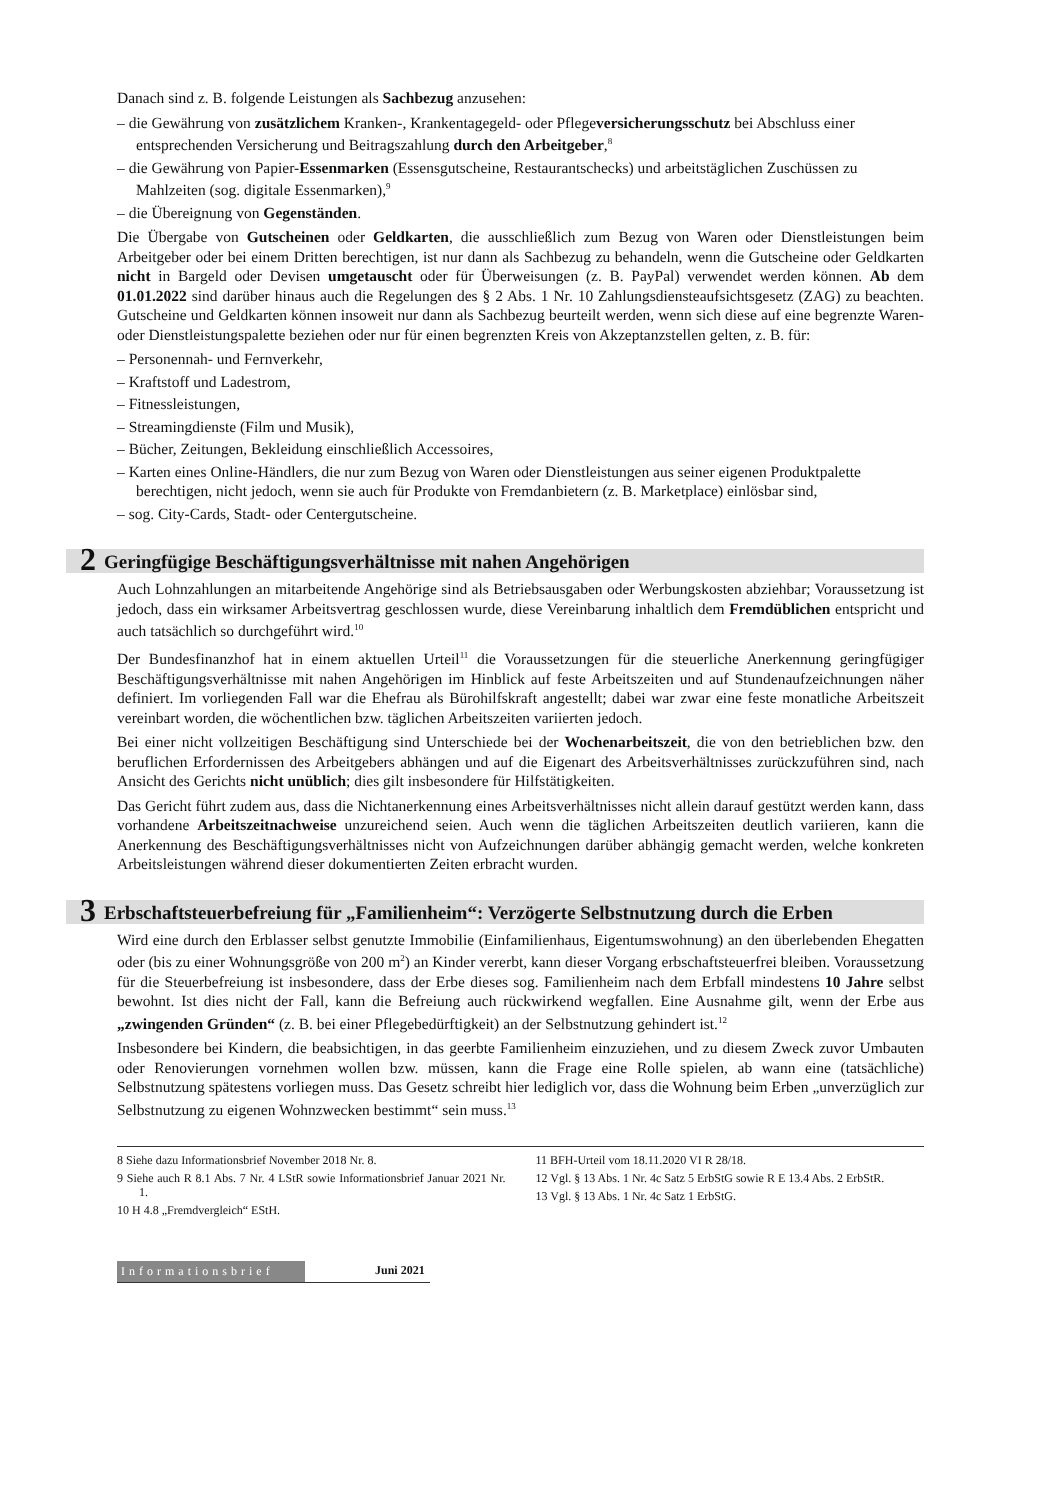Danach sind z. B. folgende Leistungen als Sachbezug anzusehen:
– die Gewährung von zusätzlichem Kranken-, Krankentagegeld- oder Pflegeversicherungsschutz bei Abschluss einer entsprechenden Versicherung und Beitragszahlung durch den Arbeitgeber,<sup>8</sup>
– die Gewährung von Papier-Essenmarken (Essensgutscheine, Restaurantschecks) und arbeitstäglichen Zuschüssen zu Mahlzeiten (sog. digitale Essenmarken),<sup>9</sup>
– die Übereignung von Gegenständen.
Die Übergabe von Gutscheinen oder Geldkarten, die ausschließlich zum Bezug von Waren oder Dienstleistungen beim Arbeitgeber oder bei einem Dritten berechtigen, ist nur dann als Sachbezug zu behandeln, wenn die Gutscheine oder Geldkarten nicht in Bargeld oder Devisen umgetauscht oder für Überweisungen (z. B. PayPal) verwendet werden können. Ab dem 01.01.2022 sind darüber hinaus auch die Regelungen des § 2 Abs. 1 Nr. 10 Zahlungsdiensteaufsichtsgesetz (ZAG) zu beachten. Gutscheine und Geldkarten können insoweit nur dann als Sachbezug beurteilt werden, wenn sich diese auf eine begrenzte Waren- oder Dienstleistungspalette beziehen oder nur für einen begrenzten Kreis von Akzeptanzstellen gelten, z. B. für:
– Personennah- und Fernverkehr,
– Kraftstoff und Ladestrom,
– Fitnessleistungen,
– Streamingdienste (Film und Musik),
– Bücher, Zeitungen, Bekleidung einschließlich Accessoires,
– Karten eines Online-Händlers, die nur zum Bezug von Waren oder Dienstleistungen aus seiner eigenen Produktpalette berechtigen, nicht jedoch, wenn sie auch für Produkte von Fremdanbietern (z. B. Marketplace) einlösbar sind,
– sog. City-Cards, Stadt- oder Centergutscheine.
2 Geringfügige Beschäftigungsverhältnisse mit nahen Angehörigen
Auch Lohnzahlungen an mitarbeitende Angehörige sind als Betriebsausgaben oder Werbungskosten abziehbar; Voraussetzung ist jedoch, dass ein wirksamer Arbeitsvertrag geschlossen wurde, diese Vereinbarung inhaltlich dem Fremdüblichen entspricht und auch tatsächlich so durchgeführt wird.<sup>10</sup>
Der Bundesfinanzhof hat in einem aktuellen Urteil<sup>11</sup> die Voraussetzungen für die steuerliche Anerkennung geringfügiger Beschäftigungsverhältnisse mit nahen Angehörigen im Hinblick auf feste Arbeitszeiten und auf Stundenaufzeichnungen näher definiert. Im vorliegenden Fall war die Ehefrau als Bürohilfskraft angestellt; dabei war zwar eine feste monatliche Arbeitszeit vereinbart worden, die wöchentlichen bzw. täglichen Arbeitszeiten variierten jedoch.
Bei einer nicht vollzeitigen Beschäftigung sind Unterschiede bei der Wochenarbeitszeit, die von den betrieblichen bzw. den beruflichen Erfordernissen des Arbeitgebers abhängen und auf die Eigenart des Arbeitsverhältnisses zurückzuführen sind, nach Ansicht des Gerichts nicht unüblich; dies gilt insbesondere für Hilfstätigkeiten.
Das Gericht führt zudem aus, dass die Nichtanerkennung eines Arbeitsverhältnisses nicht allein darauf gestützt werden kann, dass vorhandene Arbeitszeitnachweise unzureichend seien. Auch wenn die täglichen Arbeitszeiten deutlich variieren, kann die Anerkennung des Beschäftigungsverhältnisses nicht von Aufzeichnungen darüber abhängig gemacht werden, welche konkreten Arbeitsleistungen während dieser dokumentierten Zeiten erbracht wurden.
3 Erbschaftsteuerbefreiung für „Familienheim“: Verzögerte Selbstnutzung durch die Erben
Wird eine durch den Erblasser selbst genutzte Immobilie (Einfamilienhaus, Eigentumswohnung) an den überlebenden Ehegatten oder (bis zu einer Wohnungsgröße von 200 m<sup>2</sup>) an Kinder vererbt, kann dieser Vorgang erbschaftsteuerfrei bleiben. Voraussetzung für die Steuerbefreiung ist insbesondere, dass der Erbe dieses sog. Familienheim nach dem Erbfall mindestens 10 Jahre selbst bewohnt. Ist dies nicht der Fall, kann die Befreiung auch rückwirkend wegfallen. Eine Ausnahme gilt, wenn der Erbe aus „zwingenden Gründen“ (z. B. bei einer Pflegebedürftigkeit) an der Selbstnutzung gehindert ist.<sup>12</sup>
Insbesondere bei Kindern, die beabsichtigen, in das geerbte Familienheim einzuziehen, und zu diesem Zweck zuvor Umbauten oder Renovierungen vornehmen wollen bzw. müssen, kann die Frage eine Rolle spielen, ab wann eine (tatsächliche) Selbstnutzung spätestens vorliegen muss. Das Gesetz schreibt hier lediglich vor, dass die Wohnung beim Erben „unverzüglich zur Selbstnutzung zu eigenen Wohnzwecken bestimmt“ sein muss.<sup>13</sup>
8 Siehe dazu Informationsbrief November 2018 Nr. 8.
9 Siehe auch R 8.1 Abs. 7 Nr. 4 LStR sowie Informationsbrief Januar 2021 Nr. 1.
10 H 4.8 „Fremdvergleich“ EStH.
11 BFH-Urteil vom 18.11.2020 VI R 28/18.
12 Vgl. § 13 Abs. 1 Nr. 4c Satz 5 ErbStG sowie R E 13.4 Abs. 2 ErbStR.
13 Vgl. § 13 Abs. 1 Nr. 4c Satz 1 ErbStG.
Informationsbrief Juni 2021